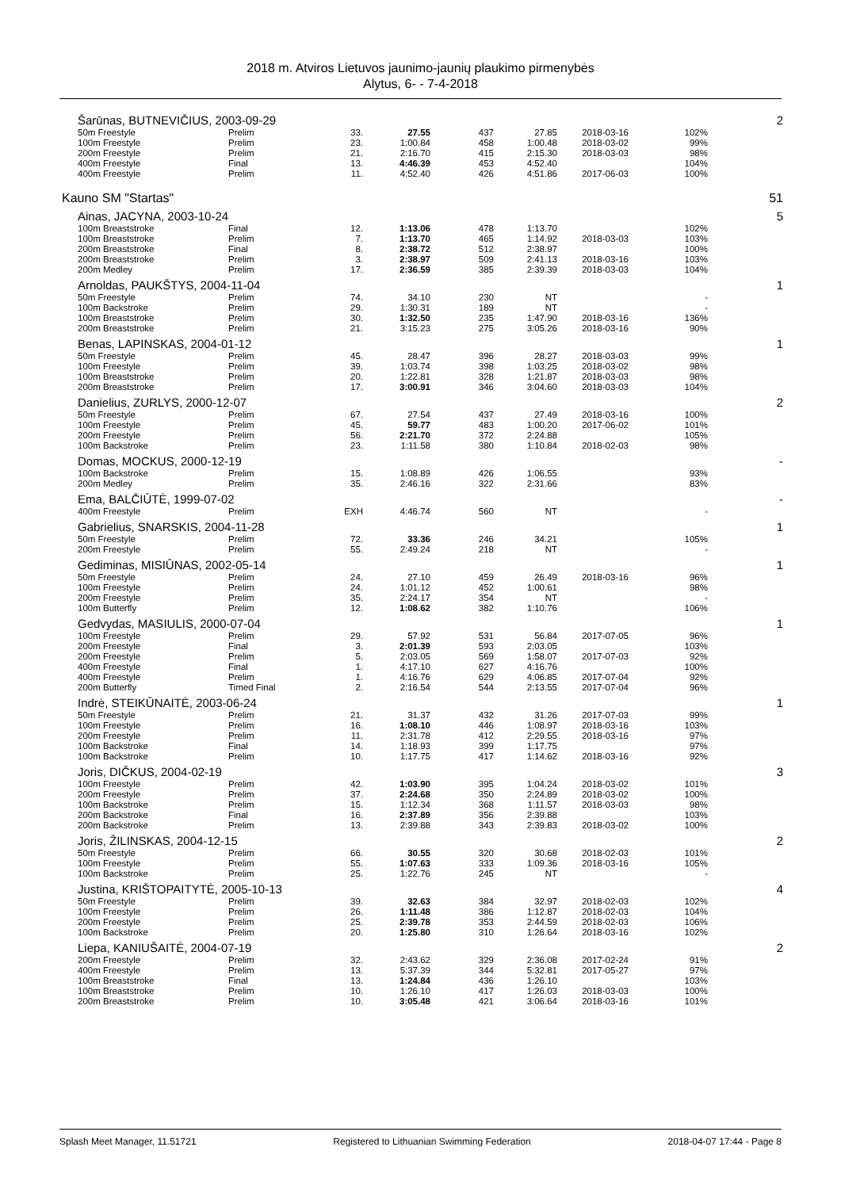2018 m. Atviros Lietuvos jaunimo-jaunių plaukimo pirmenybės
Alytus, 6- - 7-4-2018
| | Šarūnas, BUTNEVIČIUS, 2003-09-29 | | | | | | | | 2 |
| | 50m Freestyle | Prelim | 33. | 27.55 | 437 | 27.85 | 2018-03-16 | 102% | |
| | 100m Freestyle | Prelim | 23. | 1:00.84 | 458 | 1:00.48 | 2018-03-02 | 99% | |
| | 200m Freestyle | Prelim | 21. | 2:16.70 | 415 | 2:15.30 | 2018-03-03 | 98% | |
| | 400m Freestyle | Final | 13. | 4:46.39 | 453 | 4:52.40 | | 104% | |
| | 400m Freestyle | Prelim | 11. | 4:52.40 | 426 | 4:51.86 | 2017-06-03 | 100% | |
| Kauno SM "Startas" | | | | | | | | | 51 |
| | Ainas, JACYNA, 2003-10-24 | | | | | | | | 5 |
| | 100m Breaststroke | Final | 12. | 1:13.06 | 478 | 1:13.70 | | 102% | |
| | 100m Breaststroke | Prelim | 7. | 1:13.70 | 465 | 1:14.92 | 2018-03-03 | 103% | |
| | 200m Breaststroke | Final | 8. | 2:38.72 | 512 | 2:38.97 | | 100% | |
| | 200m Breaststroke | Prelim | 3. | 2:38.97 | 509 | 2:41.13 | 2018-03-16 | 103% | |
| | 200m Medley | Prelim | 17. | 2:36.59 | 385 | 2:39.39 | 2018-03-03 | 104% | |
| | Arnoldas, PAUKŠTYS, 2004-11-04 | | | | | | | | 1 |
| | 50m Freestyle | Prelim | 74. | 34.10 | 230 | NT | | - | |
| | 100m Backstroke | Prelim | 29. | 1:30.31 | 189 | NT | | - | |
| | 100m Breaststroke | Prelim | 30. | 1:32.50 | 235 | 1:47.90 | 2018-03-16 | 136% | |
| | 200m Breaststroke | Prelim | 21. | 3:15.23 | 275 | 3:05.26 | 2018-03-16 | 90% | |
| | Benas, LAPINSKAS, 2004-01-12 | | | | | | | | 1 |
| | 50m Freestyle | Prelim | 45. | 28.47 | 396 | 28.27 | 2018-03-03 | 99% | |
| | 100m Freestyle | Prelim | 39. | 1:03.74 | 398 | 1:03.25 | 2018-03-02 | 98% | |
| | 100m Breaststroke | Prelim | 20. | 1:22.81 | 328 | 1:21.87 | 2018-03-03 | 98% | |
| | 200m Breaststroke | Prelim | 17. | 3:00.91 | 346 | 3:04.60 | 2018-03-03 | 104% | |
| | Danielius, ZURLYS, 2000-12-07 | | | | | | | | 2 |
| | 50m Freestyle | Prelim | 67. | 27.54 | 437 | 27.49 | 2018-03-16 | 100% | |
| | 100m Freestyle | Prelim | 45. | 59.77 | 483 | 1:00.20 | 2017-06-02 | 101% | |
| | 200m Freestyle | Prelim | 56. | 2:21.70 | 372 | 2:24.88 | | 105% | |
| | 100m Backstroke | Prelim | 23. | 1:11.58 | 380 | 1:10.84 | 2018-02-03 | 98% | |
| | Domas, MOCKUS, 2000-12-19 | | | | | | | | - |
| | 100m Backstroke | Prelim | 15. | 1:08.89 | 426 | 1:06.55 | | 93% | |
| | 200m Medley | Prelim | 35. | 2:46.16 | 322 | 2:31.66 | | 83% | |
| | Ema, BALČIŪTĖ, 1999-07-02 | | | | | | | | - |
| | 400m Freestyle | Prelim | EXH | 4:46.74 | 560 | NT | | - | |
| | Gabrielius, SNARSKIS, 2004-11-28 | | | | | | | | 1 |
| | 50m Freestyle | Prelim | 72. | 33.36 | 246 | 34.21 | | 105% | |
| | 200m Freestyle | Prelim | 55. | 2:49.24 | 218 | NT | | - | |
| | Gediminas, MISIŪNAS, 2002-05-14 | | | | | | | | 1 |
| | 50m Freestyle | Prelim | 24. | 27.10 | 459 | 26.49 | 2018-03-16 | 96% | |
| | 100m Freestyle | Prelim | 24. | 1:01.12 | 452 | 1:00.61 | | 98% | |
| | 200m Freestyle | Prelim | 35. | 2:24.17 | 354 | NT | | - | |
| | 100m Butterfly | Prelim | 12. | 1:08.62 | 382 | 1:10.76 | | 106% | |
| | Gedvydas, MASIULIS, 2000-07-04 | | | | | | | | 1 |
| | 100m Freestyle | Prelim | 29. | 57.92 | 531 | 56.84 | 2017-07-05 | 96% | |
| | 200m Freestyle | Final | 3. | 2:01.39 | 593 | 2:03.05 | | 103% | |
| | 200m Freestyle | Prelim | 5. | 2:03.05 | 569 | 1:58.07 | 2017-07-03 | 92% | |
| | 400m Freestyle | Final | 1. | 4:17.10 | 627 | 4:16.76 | | 100% | |
| | 400m Freestyle | Prelim | 1. | 4:16.76 | 629 | 4:06.85 | 2017-07-04 | 92% | |
| | 200m Butterfly | Timed Final | 2. | 2:16.54 | 544 | 2:13.55 | 2017-07-04 | 96% | |
| | Indrė, STEIKŪNAITĖ, 2003-06-24 | | | | | | | | 1 |
| | 50m Freestyle | Prelim | 21. | 31.37 | 432 | 31.26 | 2017-07-03 | 99% | |
| | 100m Freestyle | Prelim | 16. | 1:08.10 | 446 | 1:08.97 | 2018-03-16 | 103% | |
| | 200m Freestyle | Prelim | 11. | 2:31.78 | 412 | 2:29.55 | 2018-03-16 | 97% | |
| | 100m Backstroke | Final | 14. | 1:18.93 | 399 | 1:17.75 | | 97% | |
| | 100m Backstroke | Prelim | 10. | 1:17.75 | 417 | 1:14.62 | 2018-03-16 | 92% | |
| | Joris, DIČKUS, 2004-02-19 | | | | | | | | 3 |
| | 100m Freestyle | Prelim | 42. | 1:03.90 | 395 | 1:04.24 | 2018-03-02 | 101% | |
| | 200m Freestyle | Prelim | 37. | 2:24.68 | 350 | 2:24.89 | 2018-03-02 | 100% | |
| | 100m Backstroke | Prelim | 15. | 1:12.34 | 368 | 1:11.57 | 2018-03-03 | 98% | |
| | 200m Backstroke | Final | 16. | 2:37.89 | 356 | 2:39.88 | | 103% | |
| | 200m Backstroke | Prelim | 13. | 2:39.88 | 343 | 2:39.83 | 2018-03-02 | 100% | |
| | Joris, ŽILINSKAS, 2004-12-15 | | | | | | | | 2 |
| | 50m Freestyle | Prelim | 66. | 30.55 | 320 | 30.68 | 2018-02-03 | 101% | |
| | 100m Freestyle | Prelim | 55. | 1:07.63 | 333 | 1:09.36 | 2018-03-16 | 105% | |
| | 100m Backstroke | Prelim | 25. | 1:22.76 | 245 | NT | | - | |
| | Justina, KRIŠTOPAITYTĖ, 2005-10-13 | | | | | | | | 4 |
| | 50m Freestyle | Prelim | 39. | 32.63 | 384 | 32.97 | 2018-02-03 | 102% | |
| | 100m Freestyle | Prelim | 26. | 1:11.48 | 386 | 1:12.87 | 2018-02-03 | 104% | |
| | 200m Freestyle | Prelim | 25. | 2:39.78 | 353 | 2:44.59 | 2018-02-03 | 106% | |
| | 100m Backstroke | Prelim | 20. | 1:25.80 | 310 | 1:26.64 | 2018-03-16 | 102% | |
| | Liepa, KANIUŠAITĖ, 2004-07-19 | | | | | | | | 2 |
| | 200m Freestyle | Prelim | 32. | 2:43.62 | 329 | 2:36.08 | 2017-02-24 | 91% | |
| | 400m Freestyle | Prelim | 13. | 5:37.39 | 344 | 5:32.81 | 2017-05-27 | 97% | |
| | 100m Breaststroke | Final | 13. | 1:24.84 | 436 | 1:26.10 | | 103% | |
| | 100m Breaststroke | Prelim | 10. | 1:26.10 | 417 | 1:26.03 | 2018-03-03 | 100% | |
| | 200m Breaststroke | Prelim | 10. | 3:05.48 | 421 | 3:06.64 | 2018-03-16 | 101% | |
Splash Meet Manager, 11.51721 Registered to Lithuanian Swimming Federation 2018-04-07 17:44 - Page 8